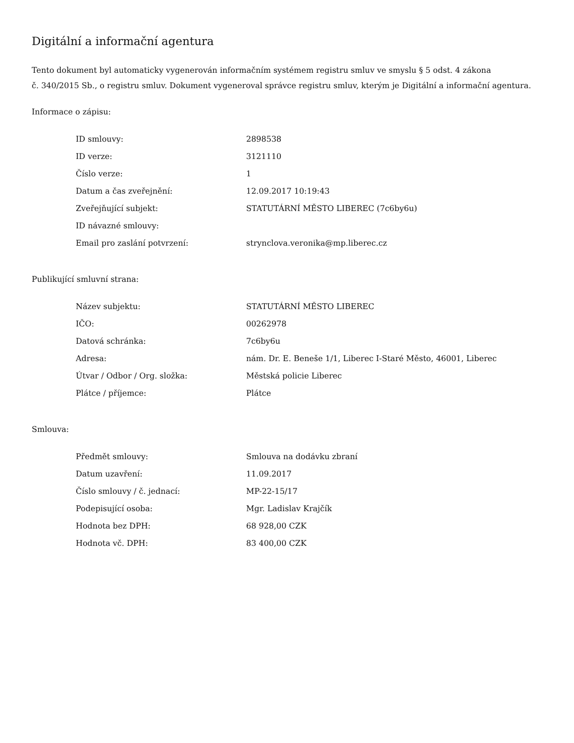Digitální a informační agentura
Tento dokument byl automaticky vygenerován informačním systémem registru smluv ve smyslu § 5 odst. 4 zákona
č. 340/2015 Sb., o registru smluv. Dokument vygeneroval správce registru smluv, kterým je Digitální a informační agentura.
Informace o zápisu:
| ID smlouvy: | 2898538 |
| ID verze: | 3121110 |
| Číslo verze: | 1 |
| Datum a čas zveřejnění: | 12.09.2017 10:19:43 |
| Zveřejňující subjekt: | STATUTÁRNÍ MĚSTO LIBEREC (7c6by6u) |
| ID návazné smlouvy: | |
| Email pro zaslání potvrzení: | strynclova.veronika@mp.liberec.cz |
Publikující smluvní strana:
| Název subjektu: | STATUTÁRNÍ MĚSTO LIBEREC |
| IČO: | 00262978 |
| Datová schránka: | 7c6by6u |
| Adresa: | nám. Dr. E. Beneše 1/1, Liberec I-Staré Město, 46001, Liberec |
| Útvar / Odbor / Org. složka: | Městská policie Liberec |
| Plátce / příjemce: | Plátce |
Smlouva:
| Předmět smlouvy: | Smlouva na dodávku zbraní |
| Datum uzavření: | 11.09.2017 |
| Číslo smlouvy / č. jednací: | MP-22-15/17 |
| Podepisující osoba: | Mgr. Ladislav Krajčík |
| Hodnota bez DPH: | 68 928,00 CZK |
| Hodnota vč. DPH: | 83 400,00 CZK |